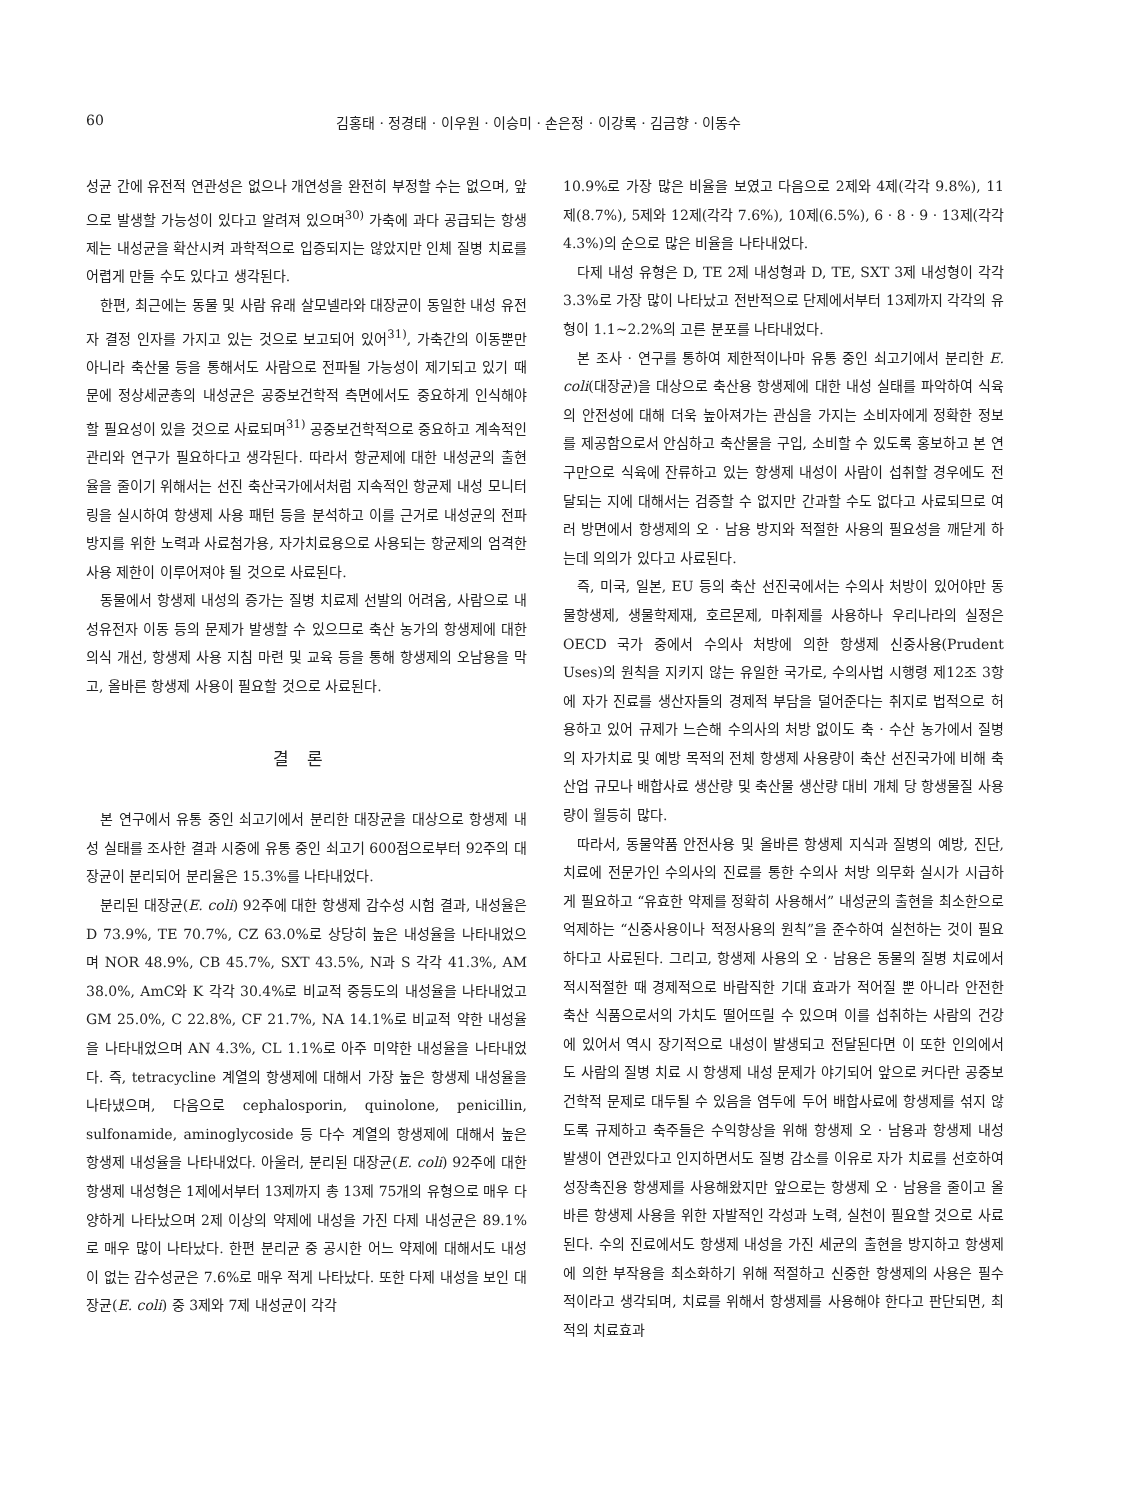60 김홍태 · 정경태 · 이우원 · 이승미 · 손은정 · 이강록 · 김금향 · 이동수
성균 간에 유전적 연관성은 없으나 개연성을 완전히 부정할 수는 없으며, 앞으로 발생할 가능성이 있다고 알려져 있으며<sup>30)</sup> 가축에 과다 공급되는 항생제는 내성균을 확산시켜 과학적으로 입증되지는 않았지만 인체 질병 치료를 어렵게 만들 수도 있다고 생각된다.
한편, 최근에는 동물 및 사람 유래 살모넬라와 대장균이 동일한 내성 유전자 결정 인자를 가지고 있는 것으로 보고되어 있어<sup>31)</sup>, 가축간의 이동뿐만 아니라 축산물 등을 통해서도 사람으로 전파될 가능성이 제기되고 있기 때문에 정상세균총의 내성균은 공중보건학적 측면에서도 중요하게 인식해야 할 필요성이 있을 것으로 사료되며<sup>31)</sup> 공중보건학적으로 중요하고 계속적인 관리와 연구가 필요하다고 생각된다. 따라서 항균제에 대한 내성균의 출현율을 줄이기 위해서는 선진 축산국가에서처럼 지속적인 항균제 내성 모니터링을 실시하여 항생제 사용 패턴 등을 분석하고 이를 근거로 내성균의 전파 방지를 위한 노력과 사료첨가용, 자가치료용으로 사용되는 항균제의 엄격한 사용 제한이 이루어져야 될 것으로 사료된다.
동물에서 항생제 내성의 증가는 질병 치료제 선발의 어려움, 사람으로 내성유전자 이동 등의 문제가 발생할 수 있으므로 축산 농가의 항생제에 대한 의식 개선, 항생제 사용 지침 마련 및 교육 등을 통해 항생제의 오남용을 막고, 올바른 항생제 사용이 필요할 것으로 사료된다.
결론
본 연구에서 유통 중인 쇠고기에서 분리한 대장균을 대상으로 항생제 내성 실태를 조사한 결과 시중에 유통 중인 쇠고기 600점으로부터 92주의 대장균이 분리되어 분리율은 15.3%를 나타내었다.
분리된 대장균(E. coli) 92주에 대한 항생제 감수성 시험 결과, 내성율은 D 73.9%, TE 70.7%, CZ 63.0%로 상당히 높은 내성율을 나타내었으며 NOR 48.9%, CB 45.7%, SXT 43.5%, N과 S 각각 41.3%, AM 38.0%, AmC와 K 각각 30.4%로 비교적 중등도의 내성율을 나타내었고 GM 25.0%, C 22.8%, CF 21.7%, NA 14.1%로 비교적 약한 내성율을 나타내었으며 AN 4.3%, CL 1.1%로 아주 미약한 내성율을 나타내었다. 즉, tetracycline 계열의 항생제에 대해서 가장 높은 항생제 내성율을 나타냈으며, 다음으로 cephalosporin, quinolone, penicillin, sulfonamide, aminoglycoside 등 다수 계열의 항생제에 대해서 높은 항생제 내성율을 나타내었다. 아울러, 분리된 대장균(E. coli) 92주에 대한 항생제 내성형은 1제에서부터 13제까지 총 13제 75개의 유형으로 매우 다양하게 나타났으며 2제 이상의 약제에 내성을 가진 다제 내성균은 89.1%로 매우 많이 나타났다. 한편 분리균 중 공시한 어느 약제에 대해서도 내성이 없는 감수성균은 7.6%로 매우 적게 나타났다. 또한 다제 내성을 보인 대장균(E. coli) 중 3제와 7제 내성균이 각각
10.9%로 가장 많은 비율을 보였고 다음으로 2제와 4제(각각 9.8%), 11제(8.7%), 5제와 12제(각각 7.6%), 10제(6.5%), 6 · 8 · 9 · 13제(각각 4.3%)의 순으로 많은 비율을 나타내었다.
다제 내성 유형은 D, TE 2제 내성형과 D, TE, SXT 3제 내성형이 각각 3.3%로 가장 많이 나타났고 전반적으로 단제에서부터 13제까지 각각의 유형이 1.1∼2.2%의 고른 분포를 나타내었다.
본 조사 · 연구를 통하여 제한적이나마 유통 중인 쇠고기에서 분리한 E. coli(대장균)을 대상으로 축산용 항생제에 대한 내성 실태를 파악하여 식육의 안전성에 대해 더욱 높아져가는 관심을 가지는 소비자에게 정확한 정보를 제공함으로서 안심하고 축산물을 구입, 소비할 수 있도록 홍보하고 본 연구만으로 식육에 잔류하고 있는 항생제 내성이 사람이 섭취할 경우에도 전달되는 지에 대해서는 검증할 수 없지만 간과할 수도 없다고 사료되므로 여러 방면에서 항생제의 오 · 남용 방지와 적절한 사용의 필요성을 깨닫게 하는데 의의가 있다고 사료된다.
즉, 미국, 일본, EU 등의 축산 선진국에서는 수의사 처방이 있어야만 동물항생제, 생물학제재, 호르몬제, 마취제를 사용하나 우리나라의 실정은 OECD 국가 중에서 수의사 처방에 의한 항생제 신중사용(Prudent Uses)의 원칙을 지키지 않는 유일한 국가로, 수의사법 시행령 제12조 3항에 자가 진료를 생산자들의 경제적 부담을 덜어준다는 취지로 법적으로 허용하고 있어 규제가 느슨해 수의사의 처방 없이도 축 · 수산 농가에서 질병의 자가치료 및 예방 목적의 전체 항생제 사용량이 축산 선진국가에 비해 축산업 규모나 배합사료 생산량 및 축산물 생산량 대비 개체 당 항생물질 사용량이 월등히 많다.
따라서, 동물약품 안전사용 및 올바른 항생제 지식과 질병의 예방, 진단, 치료에 전문가인 수의사의 진료를 통한 수의사 처방 의무화 실시가 시급하게 필요하고 “유효한 약제를 정확히 사용해서” 내성균의 출현을 최소한으로 억제하는 “신중사용이나 적정사용의 원칙”을 준수하여 실천하는 것이 필요하다고 사료된다. 그리고, 항생제 사용의 오 · 남용은 동물의 질병 치료에서 적시적절한 때 경제적으로 바람직한 기대 효과가 적어질 뿐 아니라 안전한 축산 식품으로서의 가치도 떨어뜨릴 수 있으며 이를 섭취하는 사람의 건강에 있어서 역시 장기적으로 내성이 발생되고 전달된다면 이 또한 인의에서도 사람의 질병 치료 시 항생제 내성 문제가 야기되어 앞으로 커다란 공중보건학적 문제로 대두될 수 있음을 염두에 두어 배합사료에 항생제를 섞지 않도록 규제하고 축주들은 수익향상을 위해 항생제 오 · 남용과 항생제 내성 발생이 연관있다고 인지하면서도 질병 감소를 이유로 자가 치료를 선호하여 성장촉진용 항생제를 사용해왔지만 앞으로는 항생제 오 · 남용을 줄이고 올바른 항생제 사용을 위한 자발적인 각성과 노력, 실천이 필요할 것으로 사료된다. 수의 진료에서도 항생제 내성을 가진 세균의 출현을 방지하고 항생제에 의한 부작용을 최소화하기 위해 적절하고 신중한 항생제의 사용은 필수적이라고 생각되며, 치료를 위해서 항생제를 사용해야 한다고 판단되면, 최적의 치료효과